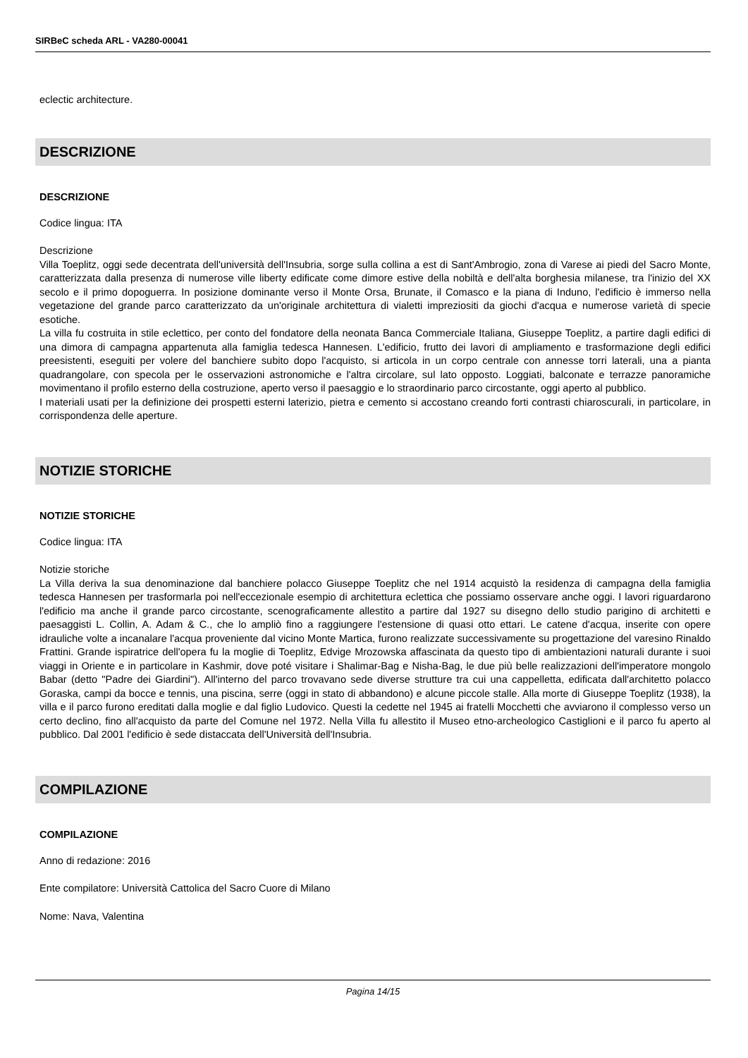SIRBeC scheda ARL - VA280-00041
eclectic architecture.
DESCRIZIONE
DESCRIZIONE
Codice lingua: ITA
Descrizione
Villa Toeplitz, oggi sede decentrata dell'università dell'Insubria, sorge sulla collina a est di Sant'Ambrogio, zona di Varese ai piedi del Sacro Monte, caratterizzata dalla presenza di numerose ville liberty edificate come dimore estive della nobiltà e dell'alta borghesia milanese, tra l'inizio del XX secolo e il primo dopoguerra. In posizione dominante verso il Monte Orsa, Brunate, il Comasco e la piana di Induno, l'edificio è immerso nella vegetazione del grande parco caratterizzato da un'originale architettura di vialetti impreziositi da giochi d'acqua e numerose varietà di specie esotiche.
La villa fu costruita in stile eclettico, per conto del fondatore della neonata Banca Commerciale Italiana, Giuseppe Toeplitz, a partire dagli edifici di una dimora di campagna appartenuta alla famiglia tedesca Hannesen. L'edificio, frutto dei lavori di ampliamento e trasformazione degli edifici preesistenti, eseguiti per volere del banchiere subito dopo l'acquisto, si articola in un corpo centrale con annesse torri laterali, una a pianta quadrangolare, con specola per le osservazioni astronomiche e l'altra circolare, sul lato opposto. Loggiati, balconate e terrazze panoramiche movimentano il profilo esterno della costruzione, aperto verso il paesaggio e lo straordinario parco circostante, oggi aperto al pubblico.
I materiali usati per la definizione dei prospetti esterni laterizio, pietra e cemento si accostano creando forti contrasti chiaroscurali, in particolare, in corrispondenza delle aperture.
NOTIZIE STORICHE
NOTIZIE STORICHE
Codice lingua: ITA
Notizie storiche
La Villa deriva la sua denominazione dal banchiere polacco Giuseppe Toeplitz che nel 1914 acquistò la residenza di campagna della famiglia tedesca Hannesen per trasformarla poi nell'eccezionale esempio di architettura eclettica che possiamo osservare anche oggi. I lavori riguardarono l'edificio ma anche il grande parco circostante, scenograficamente allestito a partire dal 1927 su disegno dello studio parigino di architetti e paesaggisti L. Collin, A. Adam & C., che lo ampliò fino a raggiungere l'estensione di quasi otto ettari. Le catene d'acqua, inserite con opere idrauliche volte a incanalare l'acqua proveniente dal vicino Monte Martica, furono realizzate successivamente su progettazione del varesino Rinaldo Frattini. Grande ispiratrice dell'opera fu la moglie di Toeplitz, Edvige Mrozowska affascinata da questo tipo di ambientazioni naturali durante i suoi viaggi in Oriente e in particolare in Kashmir, dove poté visitare i Shalimar-Bag e Nisha-Bag, le due più belle realizzazioni dell'imperatore mongolo Babar (detto "Padre dei Giardini"). All'interno del parco trovavano sede diverse strutture tra cui una cappelletta, edificata dall'architetto polacco Goraska, campi da bocce e tennis, una piscina, serre (oggi in stato di abbandono) e alcune piccole stalle. Alla morte di Giuseppe Toeplitz (1938), la villa e il parco furono ereditati dalla moglie e dal figlio Ludovico. Questi la cedette nel 1945 ai fratelli Mocchetti che avviarono il complesso verso un certo declino, fino all'acquisto da parte del Comune nel 1972. Nella Villa fu allestito il Museo etno-archeologico Castiglioni e il parco fu aperto al pubblico. Dal 2001 l'edificio è sede distaccata dell'Università dell'Insubria.
COMPILAZIONE
COMPILAZIONE
Anno di redazione: 2016
Ente compilatore: Università Cattolica del Sacro Cuore di Milano
Nome: Nava, Valentina
Pagina 14/15